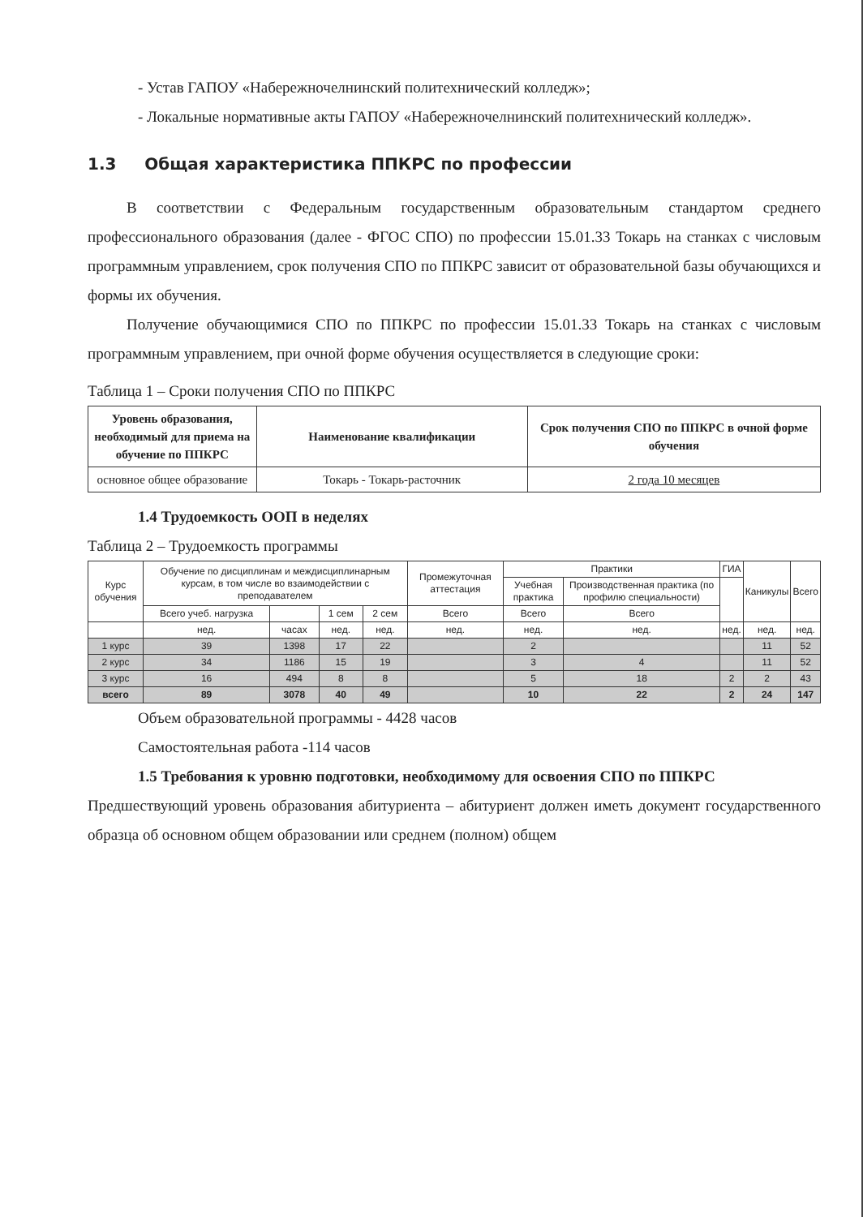- Устав ГАПОУ «Набережночелнинский политехнический колледж»;
- Локальные нормативные акты ГАПОУ «Набережночелнинский политехнический колледж».
1.3 Общая характеристика ППКРС по профессии
В соответствии с Федеральным государственным образовательным стандартом среднего профессионального образования (далее - ФГОС СПО) по профессии 15.01.33 Токарь на станках с числовым программным управлением, срок получения СПО по ППКРС зависит от образовательной базы обучающихся и формы их обучения.
Получение обучающимися СПО по ППКРС по профессии 15.01.33 Токарь на станках с числовым программным управлением, при очной форме обучения осуществляется в следующие сроки:
Таблица 1 – Сроки получения СПО по ППКРС
| Уровень образования, необходимый для приема на обучение по ППКРС | Наименование квалификации | Срок получения СПО по ППКРС в очной форме обучения |
| --- | --- | --- |
| основное общее образование | Токарь - Токарь-расточник | 2 года 10 месяцев |
1.4 Трудоемкость ООП в неделях
Таблица 2 – Трудоемкость программы
| Курс обучения | Обучение по дисциплинам и междисциплинарным курсам, в том числе во взаимодействии с преподавателем | | | | Промежуточная аттестация | Практики | | ГИА | Каникулы | Всего |
| | | | | | | Учебная практика | Производственная практика (по профилю специальности) | | | |
| | Всего учеб. нагрузка | | 1 сем | 2 сем | Всего | Всего | Всего | | | |
| | нед. | часах | нед. | нед. | нед. | нед. | нед. | нед. | нед. | нед. |
| 1 курс | 39 | 1398 | 17 | 22 | | 2 | | | 11 | 52 |
| 2 курс | 34 | 1186 | 15 | 19 | | 3 | 4 | | 11 | 52 |
| 3 курс | 16 | 494 | 8 | 8 | | 5 | 18 | 2 | 2 | 43 |
| всего | 89 | 3078 | 40 | 49 | | 10 | 22 | 2 | 24 | 147 |
Объем образовательной программы - 4428 часов
Самостоятельная работа -114 часов
1.5 Требования к уровню подготовки, необходимому для освоения СПО по ППКРС
Предшествующий уровень образования абитуриента – абитуриент должен иметь документ государственного образца об основном общем образовании или среднем (полном) общем